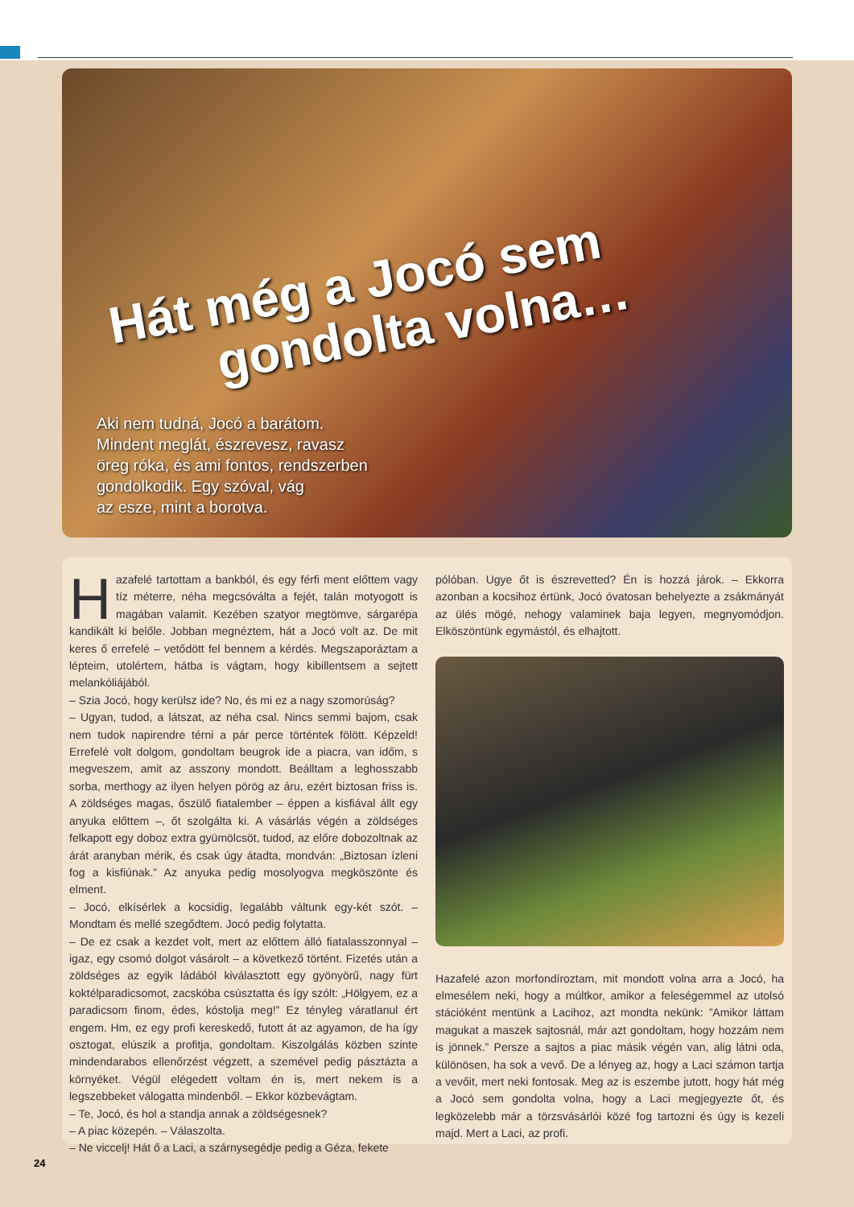Hát még a Jocó sem
gondolta volna…
Aki nem tudná, Jocó a barátom.
Mindent meglát, észrevesz, ravasz
öreg róka, és ami fontos, rendszerben
gondolkodik. Egy szóval, vág
az esze, mint a borotva.
Hazafelé tartottam a bankból, és egy férfi ment előttem vagy tíz méterre, néha megcsóválta a fejét, talán motyogott is magában valamit. Kezében szatyor megtömve, sárgarépa kandikált ki belőle. Jobban megnéztem, hát a Jocó volt az. De mit keres ő errefelé – vetődött fel bennem a kérdés. Megszaporáztam a lépteim, utolértem, hátba is vágtam, hogy kibillentsem a sejtett melankóliájából.
– Szia Jocó, hogy kerülsz ide? No, és mi ez a nagy szomorúság?
– Ugyan, tudod, a látszat, az néha csal. Nincs semmi bajom, csak nem tudok napirendre térni a pár perce történtek fölött. Képzeld! Errefelé volt dolgom, gondoltam beugrok ide a piacra, van időm, s megveszem, amit az asszony mondott. Beálltam a leghosszabb sorba, merthogy az ilyen helyen pörög az áru, ezért biztosan friss is. A zöldséges magas, őszülő fiatalember – éppen a kisfiával állt egy anyuka előttem –, őt szolgálta ki. A vásárlás végén a zöldséges felkapott egy doboz extra gyümölcsöt, tudod, az előre dobozoltnak az árát aranyban mérik, és csak úgy átadta, mondván: „Biztosan ízleni fog a kisfiúnak.” Az anyuka pedig mosolyogva megköszönte és elment.
– Jocó, elkísérlek a kocsidig, legalább váltunk egy-két szót. – Mondtam és mellé szegődtem. Jocó pedig folytatta.
– De ez csak a kezdet volt, mert az előttem álló fiatalasszonnyal – igaz, egy csomó dolgot vásárolt – a következő történt. Fizetés után a zöldséges az egyik ládából kiválasztott egy gyönyörű, nagy fürt koktélparadicsomot, zacskóba csúsztatta és így szólt: „Hölgyem, ez a paradicsom finom, édes, kóstolja meg!” Ez tényleg váratlanul ért engem. Hm, ez egy profi kereskedő, futott át az agyamon, de ha így osztogat, elúszik a profitja, gondoltam. Kiszolgálás közben szinte mindendarabos ellenőrzést végzett, a szemével pedig pásztázta a környéket. Végül elégedett voltam én is, mert nekem is a legszebbeket válogatta mindenből. – Ekkor közbevágtam.
– Te, Jocó, és hol a standja annak a zöldségesnek?
– A piac közepén. – Válaszolta.
– Ne viccelj! Hát ő a Laci, a szárnysegédje pedig a Géza, fekete
pólóban. Ugye őt is észrevetted? Én is hozzá járok. – Ekkorra azonban a kocsihoz értünk, Jocó óvatosan behelyezte a zsákmányát az ülés mögé, nehogy valaminek baja legyen, megnyomódjon. Elköszöntünk egymástól, és elhajtott.
Hazafelé azon morfondíroztam, mit mondott volna arra a Jocó, ha elmesélem neki, hogy a múltkor, amikor a feleségemmel az utolsó stációként mentünk a Lacihoz, azt mondta nekünk: ”Amikor láttam magukat a maszek sajtosnál, már azt gondoltam, hogy hozzám nem is jönnek.” Persze a sajtos a piac másik végén van, alig látni oda, különösen, ha sok a vevő. De a lényeg az, hogy a Laci számon tartja a vevőit, mert neki fontosak. Meg az is eszembe jutott, hogy hát még a Jocó sem gondolta volna, hogy a Laci megjegyezte őt, és legközelebb már a törzsvásárlói közé fog tartozni és úgy is kezeli majd. Mert a Laci, az profi.
24